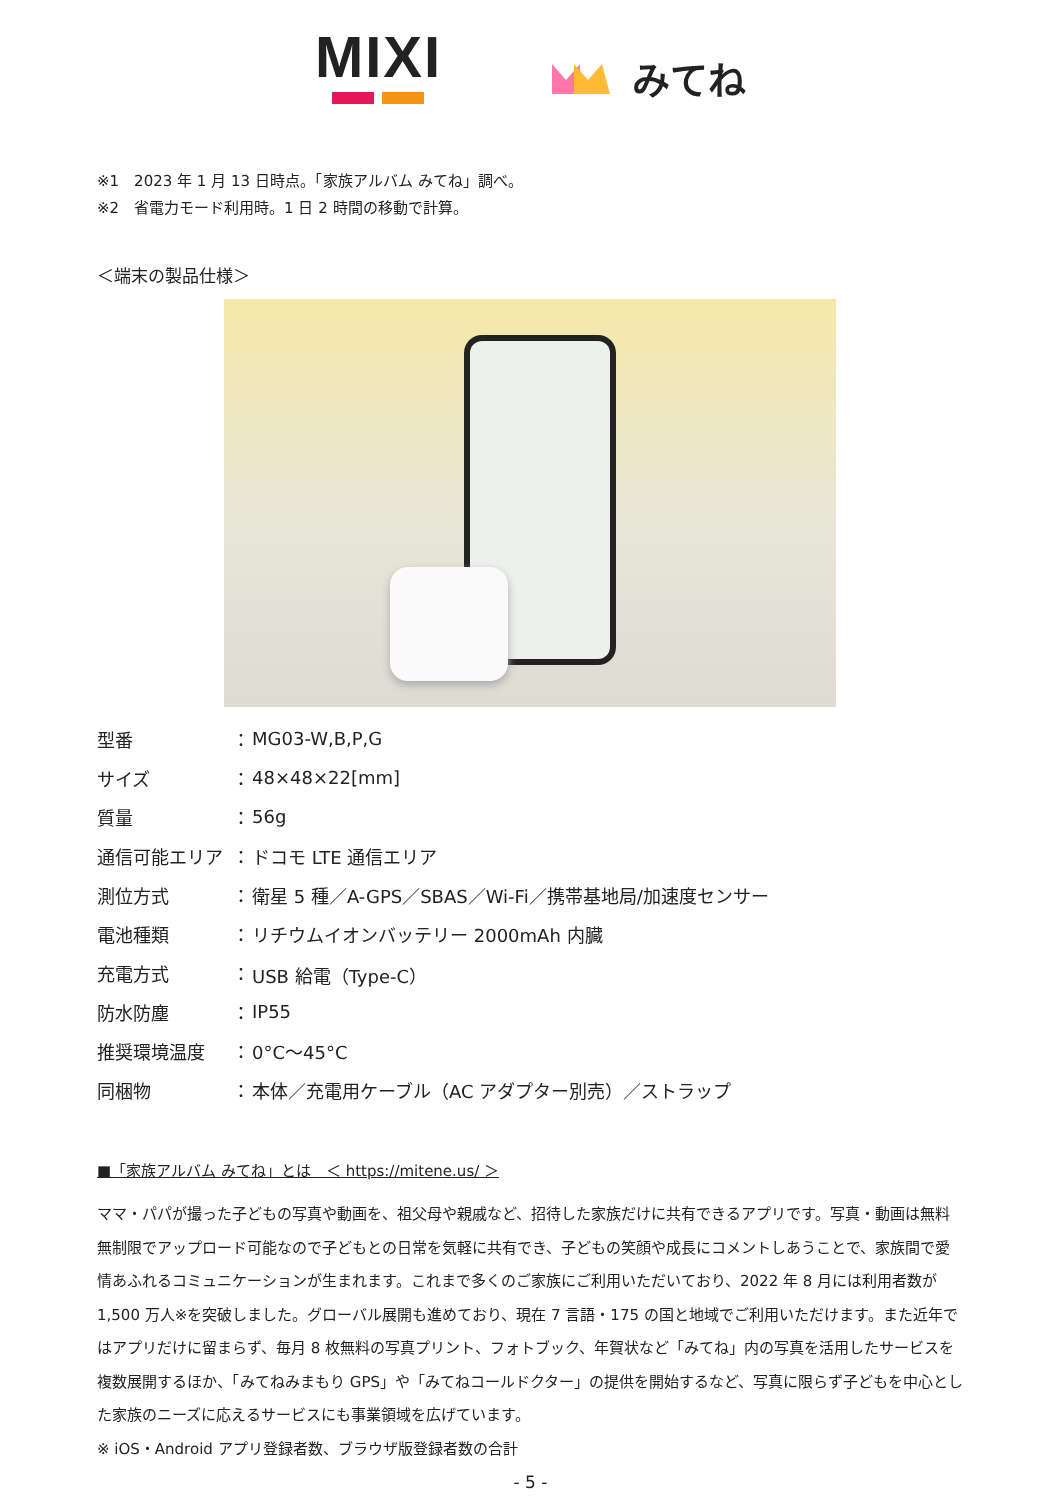MIXI
みてね
※1　2023 年 1 月 13 日時点。「家族アルバム みてね」調べ。
※2　省電力モード利用時。1 日 2 時間の移動で計算。
＜端末の製品仕様＞
| 型番 | ： | MG03-W,B,P,G |
| サイズ | ： | 48×48×22[mm] |
| 質量 | ： | 56g |
| 通信可能エリア | ： | ドコモ LTE 通信エリア |
| 測位方式 | ： | 衛星 5 種／A-GPS／SBAS／Wi-Fi／携帯基地局/加速度センサー |
| 電池種類 | ： | リチウムイオンバッテリー 2000mAh 内臓 |
| 充電方式 | ： | USB 給電（Type-C） |
| 防水防塵 | ： | IP55 |
| 推奨環境温度 | ： | 0°C～45°C |
| 同梱物 | ： | 本体／充電用ケーブル（AC アダプター別売）／ストラップ |
■「家族アルバム みてね」とは　＜ https://mitene.us/ ＞
ママ・パパが撮った子どもの写真や動画を、祖父母や親戚など、招待した家族だけに共有できるアプリです。写真・動画は無料無制限でアップロード可能なので子どもとの日常を気軽に共有でき、子どもの笑顔や成長にコメントしあうことで、家族間で愛情あふれるコミュニケーションが生まれます。これまで多くのご家族にご利用いただいており、2022 年 8 月には利用者数が 1,500 万人※を突破しました。グローバル展開も進めており、現在 7 言語・175 の国と地域でご利用いただけます。また近年ではアプリだけに留まらず、毎月 8 枚無料の写真プリント、フォトブック、年賀状など「みてね」内の写真を活用したサービスを複数展開するほか、「みてねみまもり GPS」や「みてねコールドクター」の提供を開始するなど、写真に限らず子どもを中心とした家族のニーズに応えるサービスにも事業領域を広げています。
※ iOS・Android アプリ登録者数、ブラウザ版登録者数の合計
- 5 -